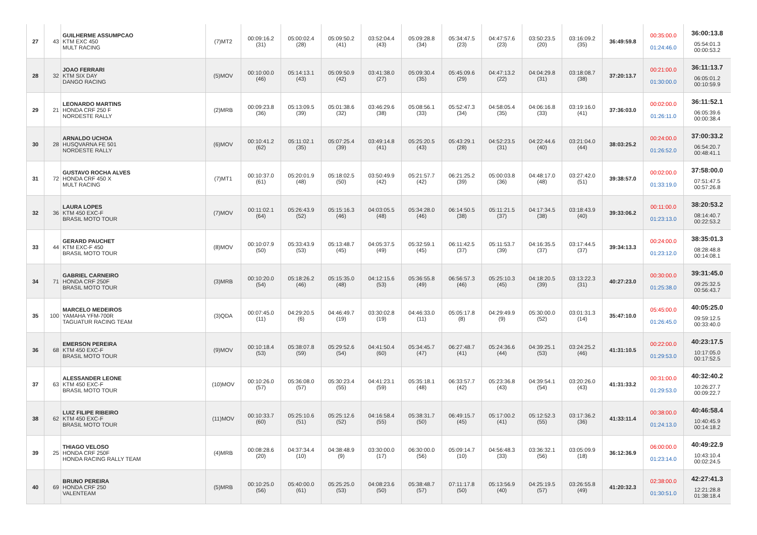| 27 | 43 | GUILHERME ASSUMPCAO KTM EXC 450 MULT RACING | (7)MT2 | 00:09:16.2 (31) | 05:00:02.4 (28) | 05:09:50.2 (41) | 03:52:04.4 (43) | 05:09:28.8 (34) | 05:34:47.5 (23) | 04:47:57.6 (23) | 03:50:23.5 (20) | 03:16:09.2 (35) | 36:49:59.8 | 00:35:00.0 01:24:46.0 | 36:00:13.8 05:54:01.3 00:00:53.2 |
| 28 | 32 | JOAO FERRARI KTM SIX DAY DANGO RACING | (5)MOV | 00:10:00.0 (46) | 05:14:13.1 (43) | 05:09:50.9 (42) | 03:41:38.0 (27) | 05:09:30.4 (35) | 05:45:09.6 (29) | 04:47:13.2 (22) | 04:04:29.8 (31) | 03:18:08.7 (38) | 37:20:13.7 | 00:21:00.0 01:30:00.0 | 36:11:13.7 06:05:01.2 00:10:59.9 |
| 29 | 21 | LEONARDO MARTINS HONDA CRF 250 F NORDESTE RALLY | (2)MRB | 00:09:23.8 (36) | 05:13:09.5 (39) | 05:01:38.6 (32) | 03:46:29.6 (38) | 05:08:56.1 (33) | 05:52:47.3 (34) | 04:58:05.4 (35) | 04:06:16.8 (33) | 03:19:16.0 (41) | 37:36:03.0 | 00:02:00.0 01:26:11.0 | 36:11:52.1 06:05:39.6 00:00:38.4 |
| 30 | 28 | ARNALDO UCHOA HUSQVARNA FE 501 NORDESTE RALLY | (6)MOV | 00:10:41.2 (62) | 05:11:02.1 (35) | 05:07:25.4 (39) | 03:49:14.8 (41) | 05:25:20.5 (43) | 05:43:29.1 (28) | 04:52:23.5 (31) | 04:22:44.6 (40) | 03:21:04.0 (44) | 38:03:25.2 | 00:24:00.0 01:26:52.0 | 37:00:33.2 06:54:20.7 00:48:41.1 |
| 31 | 72 | GUSTAVO ROCHA ALVES HONDA CRF 450 X MULT RACING | (7)MT1 | 00:10:37.0 (61) | 05:20:01.9 (48) | 05:18:02.5 (50) | 03:50:49.9 (42) | 05:21:57.7 (42) | 06:21:25.2 (39) | 05:00:03.8 (36) | 04:48:17.0 (48) | 03:27:42.0 (51) | 39:38:57.0 | 00:02:00.0 01:33:19.0 | 37:58:00.0 07:51:47.5 00:57:26.8 |
| 32 | 36 | LAURA LOPES KTM 450 EXC-F BRASIL MOTO TOUR | (7)MOV | 00:11:02.1 (64) | 05:26:43.9 (52) | 05:15:16.3 (46) | 04:03:05.5 (48) | 05:34:28.0 (46) | 06:14:50.5 (38) | 05:11:21.5 (37) | 04:17:34.5 (38) | 03:18:43.9 (40) | 39:33:06.2 | 00:11:00.0 01:23:13.0 | 38:20:53.2 08:14:40.7 00:22:53.2 |
| 33 | 44 | GERARD PAUCHET KTM EXC-F 450 BRASIL MOTO TOUR | (8)MOV | 00:10:07.9 (50) | 05:33:43.9 (53) | 05:13:48.7 (45) | 04:05:37.5 (49) | 05:32:59.1 (45) | 06:11:42.5 (37) | 05:11:53.7 (39) | 04:16:35.5 (37) | 03:17:44.5 (37) | 39:34:13.3 | 00:24:00.0 01:23:12.0 | 38:35:01.3 08:28:48.8 00:14:08.1 |
| 34 | 71 | GABRIEL CARNEIRO HONDA CRF 250F BRASIL MOTO TOUR | (3)MRB | 00:10:20.0 (54) | 05:18:26.2 (46) | 05:15:35.0 (48) | 04:12:15.6 (53) | 05:36:55.8 (49) | 06:56:57.3 (46) | 05:25:10.3 (45) | 04:18:20.5 (39) | 03:13:22.3 (31) | 40:27:23.0 | 00:30:00.0 01:25:38.0 | 39:31:45.0 09:25:32.5 00:56:43.7 |
| 35 | 100 | MARCELO MEDEIROS YAMAHA YFM-700R TAGUATUR RACING TEAM | (3)QDA | 00:07:45.0 (11) | 04:29:20.5 (6) | 04:46:49.7 (19) | 03:30:02.8 (19) | 04:46:33.0 (11) | 05:05:17.8 (8) | 04:29:49.9 (9) | 05:30:00.0 (52) | 03:01:31.3 (14) | 35:47:10.0 | 05:45:00.0 01:26:45.0 | 40:05:25.0 09:59:12.5 00:33:40.0 |
| 36 | 68 | EMERSON PEREIRA KTM 450 EXC-F BRASIL MOTO TOUR | (9)MOV | 00:10:18.4 (53) | 05:38:07.8 (59) | 05:29:52.6 (54) | 04:41:50.4 (60) | 05:34:45.7 (47) | 06:27:48.7 (41) | 05:24:36.6 (44) | 04:39:25.1 (53) | 03:24:25.2 (46) | 41:31:10.5 | 00:22:00.0 01:29:53.0 | 40:23:17.5 10:17:05.0 00:17:52.5 |
| 37 | 63 | ALESSANDER LEONE KTM 450 EXC-F BRASIL MOTO TOUR | (10)MOV | 00:10:26.0 (57) | 05:36:08.0 (57) | 05:30:23.4 (55) | 04:41:23.1 (59) | 05:35:18.1 (48) | 06:33:57.7 (42) | 05:23:36.8 (43) | 04:39:54.1 (54) | 03:20:26.0 (43) | 41:31:33.2 | 00:31:00.0 01:29:53.0 | 40:32:40.2 10:26:27.7 00:09:22.7 |
| 38 | 62 | LUIZ FILIPE RIBEIRO KTM 450 EXC-F BRASIL MOTO TOUR | (11)MOV | 00:10:33.7 (60) | 05:25:10.6 (51) | 05:25:12.6 (52) | 04:16:58.4 (55) | 05:38:31.7 (50) | 06:49:15.7 (45) | 05:17:00.2 (41) | 05:12:52.3 (55) | 03:17:36.2 (36) | 41:33:11.4 | 00:38:00.0 01:24:13.0 | 40:46:58.4 10:40:45.9 00:14:18.2 |
| 39 | 25 | THIAGO VELOSO HONDA CRF 250F HONDA RACING RALLY TEAM | (4)MRB | 00:08:28.6 (20) | 04:37:34.4 (10) | 04:38:48.9 (9) | 03:30:00.0 (17) | 06:30:00.0 (56) | 05:09:14.7 (10) | 04:56:48.3 (33) | 03:36:32.1 (56) | 03:05:09.9 (18) | 36:12:36.9 | 06:00:00.0 01:23:14.0 | 40:49:22.9 10:43:10.4 00:02:24.5 |
| 40 | 69 | BRUNO PEREIRA HONDA CRF 250 VALENTEAM | (5)MRB | 00:10:25.0 (56) | 05:40:00.0 (61) | 05:25:25.0 (53) | 04:08:23.6 (50) | 05:38:48.7 (57) | 07:11:17.8 (50) | 05:13:56.9 (40) | 04:25:19.5 (57) | 03:26:55.8 (49) | 41:20:32.3 | 02:38:00.0 01:30:51.0 | 42:27:41.3 12:21:28.8 01:38:18.4 |